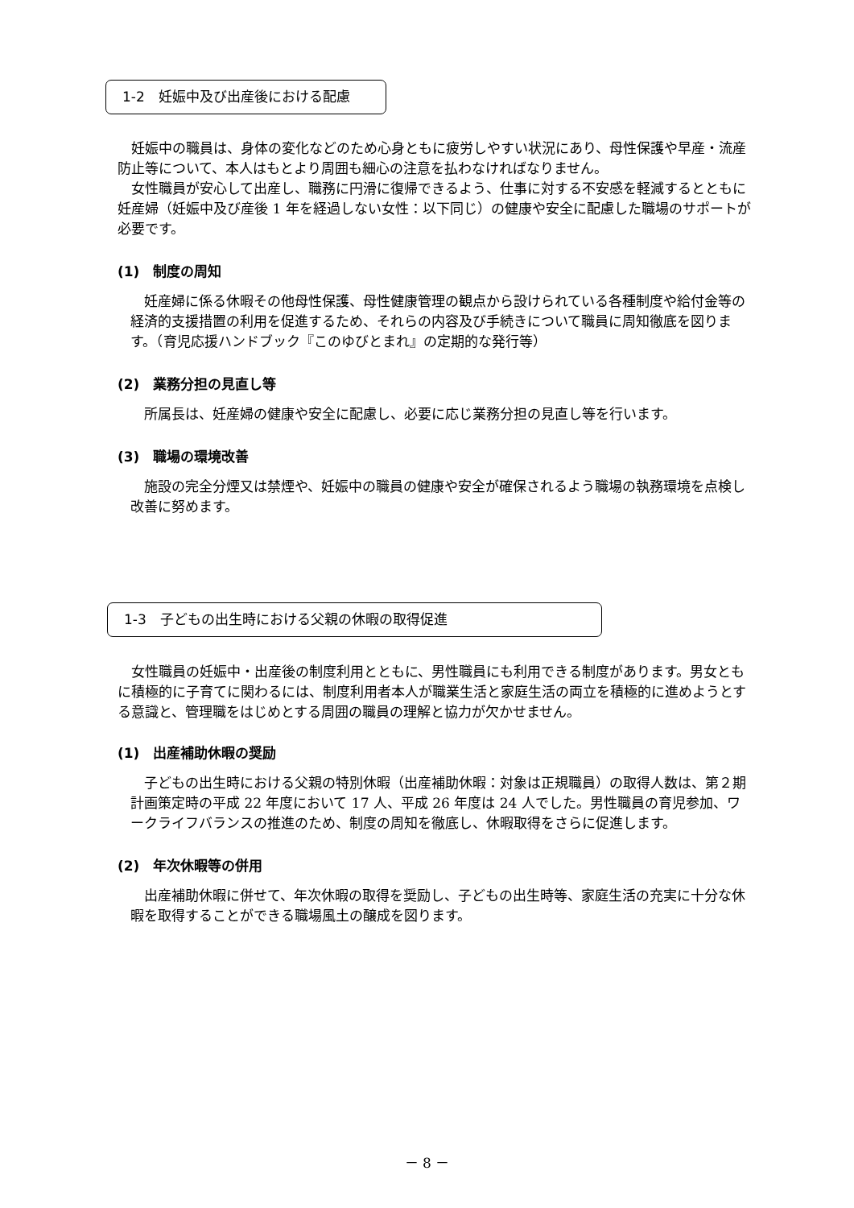1-2　妊娠中及び出産後における配慮
　妊娠中の職員は、身体の変化などのため心身ともに疲労しやすい状況にあり、母性保護や早産・流産防止等について、本人はもとより周囲も細心の注意を払わなければなりません。
　女性職員が安心して出産し、職務に円滑に復帰できるよう、仕事に対する不安感を軽減するとともに妊産婦（妊娠中及び産後 1 年を経過しない女性：以下同じ）の健康や安全に配慮した職場のサポートが必要です。
(1)　制度の周知
　妊産婦に係る休暇その他母性保護、母性健康管理の観点から設けられている各種制度や給付金等の経済的支援措置の利用を促進するため、それらの内容及び手続きについて職員に周知徹底を図ります。（育児応援ハンドブック『このゆびとまれ』の定期的な発行等）
(2)　業務分担の見直し等
　所属長は、妊産婦の健康や安全に配慮し、必要に応じ業務分担の見直し等を行います。
(3)　職場の環境改善
　施設の完全分煙又は禁煙や、妊娠中の職員の健康や安全が確保されるよう職場の執務環境を点検し改善に努めます。
1-3　子どもの出生時における父親の休暇の取得促進
　女性職員の妊娠中・出産後の制度利用とともに、男性職員にも利用できる制度があります。男女ともに積極的に子育てに関わるには、制度利用者本人が職業生活と家庭生活の両立を積極的に進めようとする意識と、管理職をはじめとする周囲の職員の理解と協力が欠かせません。
(1)　出産補助休暇の奨励
　子どもの出生時における父親の特別休暇（出産補助休暇：対象は正規職員）の取得人数は、第２期計画策定時の平成 22 年度において 17 人、平成 26 年度は 24 人でした。男性職員の育児参加、ワークライフバランスの推進のため、制度の周知を徹底し、休暇取得をさらに促進します。
(2)　年次休暇等の併用
　出産補助休暇に併せて、年次休暇の取得を奨励し、子どもの出生時等、家庭生活の充実に十分な休暇を取得することができる職場風土の醸成を図ります。
－ 8 －